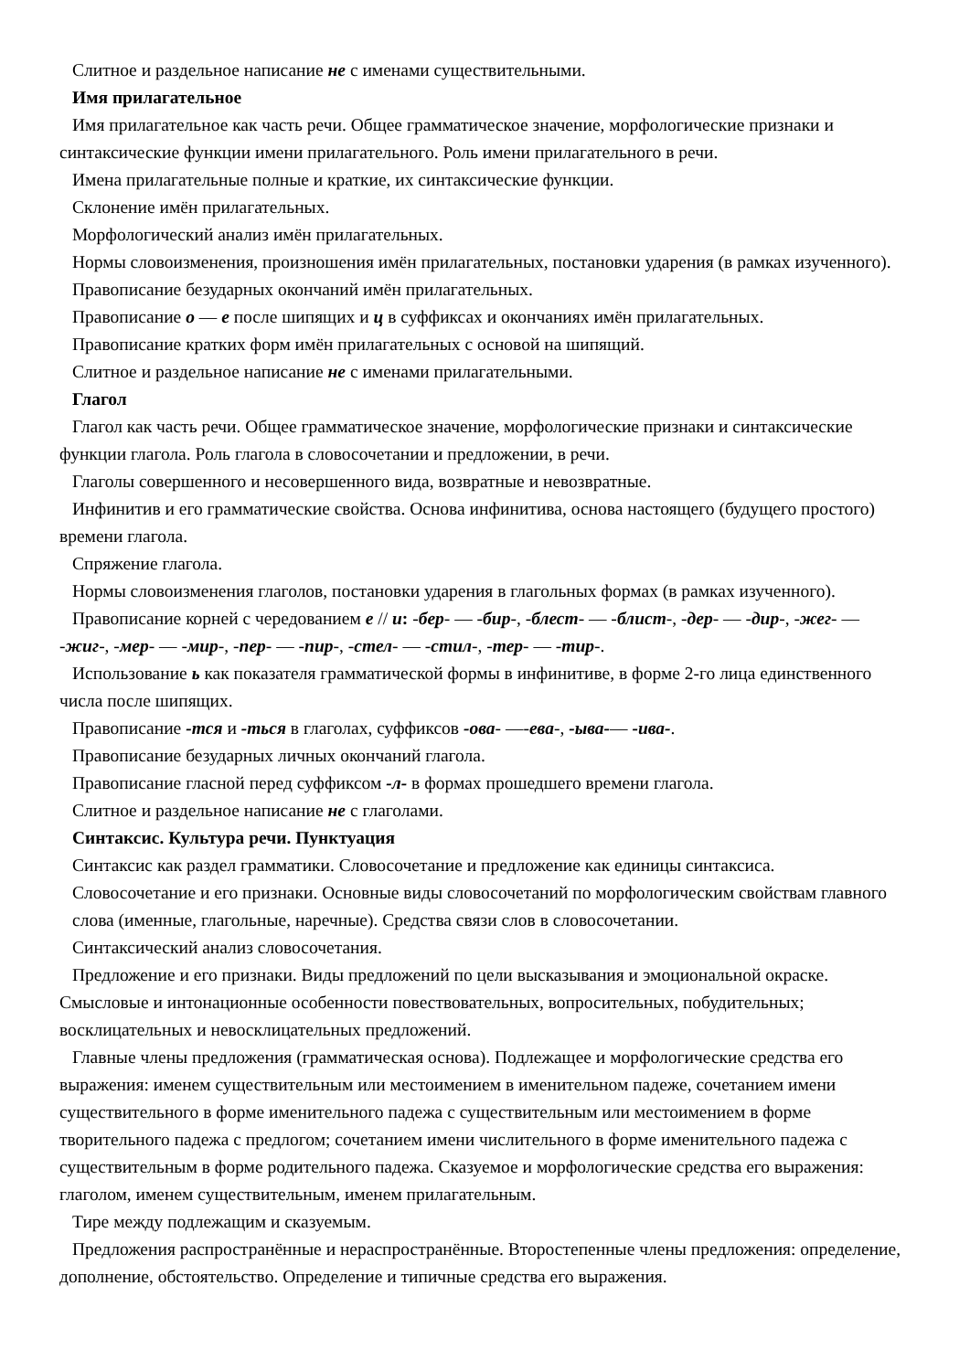Слитное и раздельное написание не с именами существительными.
Имя прилагательное
Имя прилагательное как часть речи. Общее грамматическое значение, морфологические признаки и синтаксические функции имени прилагательного. Роль имени прилагательного в речи.
Имена прилагательные полные и краткие, их синтаксические функции.
Склонение имён прилагательных.
Морфологический анализ имён прилагательных.
Нормы словоизменения, произношения имён прилагательных, постановки ударения (в рамках изученного).
Правописание безударных окончаний имён прилагательных.
Правописание о — е после шипящих и ц в суффиксах и окончаниях имён прилагательных.
Правописание кратких форм имён прилагательных с основой на шипящий.
Слитное и раздельное написание не с именами прилагательными.
Глагол
Глагол как часть речи. Общее грамматическое значение, морфологические признаки и синтаксические функции глагола. Роль глагола в словосочетании и предложении, в речи.
Глаголы совершенного и несовершенного вида, возвратные и невозвратные.
Инфинитив и его грамматические свойства. Основа инфинитива, основа настоящего (будущего простого) времени глагола.
Спряжение глагола.
Нормы словоизменения глаголов, постановки ударения в глагольных формах (в рамках изученного).
Правописание корней с чередованием е // и: -бер- — -бир-, -блест- — -блист-, -дер- — -дир-, -жег- — -жиг-, -мер- — -мир-, -пер- — -пир-, -стел- — -стил-, -тер- — -тир-.
Использование ь как показателя грамматической формы в инфинитиве, в форме 2-го лица единственного числа после шипящих.
Правописание -тся и -ться в глаголах, суффиксов -ова- —-ева-, -ыва-— -ива-.
Правописание безударных личных окончаний глагола.
Правописание гласной перед суффиксом -л- в формах прошедшего времени глагола.
Слитное и раздельное написание не с глаголами.
Синтаксис. Культура речи. Пунктуация
Синтаксис как раздел грамматики. Словосочетание и предложение как единицы синтаксиса.
Словосочетание и его признаки. Основные виды словосочетаний по морфологическим свойствам главного слова (именные, глагольные, наречные). Средства связи слов в словосочетании.
Синтаксический анализ словосочетания.
Предложение и его признаки. Виды предложений по цели высказывания и эмоциональной окраске. Смысловые и интонационные особенности повествовательных, вопросительных, побудительных; восклицательных и невосклицательных предложений.
Главные члены предложения (грамматическая основа). Подлежащее и морфологические средства его выражения: именем существительным или местоимением в именительном падеже, сочетанием имени существительного в форме именительного падежа с существительным или местоимением в форме творительного падежа с предлогом; сочетанием имени числительного в форме именительного падежа с существительным в форме родительного падежа. Сказуемое и морфологические средства его выражения: глаголом, именем существительным, именем прилагательным.
Тире между подлежащим и сказуемым.
Предложения распространённые и нераспространённые. Второстепенные члены предложения: определение, дополнение, обстоятельство. Определение и типичные средства его выражения.